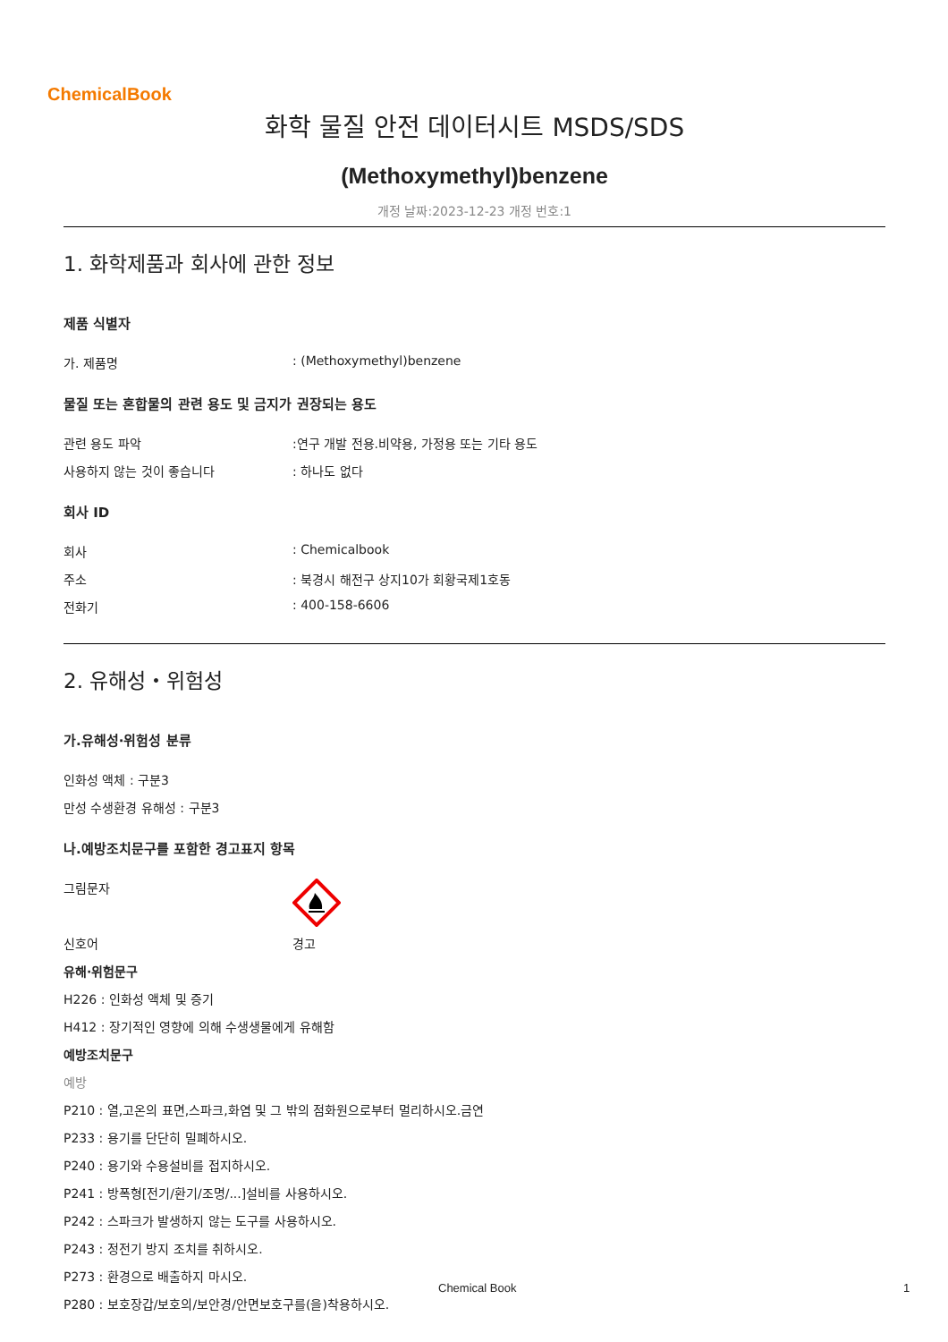ChemicalBook
화학 물질 안전 데이터시트 MSDS/SDS
(Methoxymethyl)benzene
개정 날짜:2023-12-23 개정 번호:1
1. 화학제품과 회사에 관한 정보
제품 식별자
가. 제품명 : (Methoxymethyl)benzene
물질 또는 혼합물의 관련 용도 및 금지가 권장되는 용도
관련 용도 파악 :연구 개발 전용.비약용, 가정용 또는 기타 용도
사용하지 않는 것이 좋습니다 : 하나도 없다
회사 ID
회사 : Chemicalbook
주소 : 북경시 해전구 상지10가 회황국제1호동
전화기 : 400-158-6606
2. 유해성・위험성
가.유해성·위험성 분류
인화성 액체 : 구분3
만성 수생환경 유해성 : 구분3
나.예방조치문구를 포함한 경고표지 항목
그림문자
신호어 경고
유해·위험문구
H226 : 인화성 액체 및 증기
H412 : 장기적인 영향에 의해 수생생물에게 유해함
예방조치문구
예방
P210 : 열,고온의 표면,스파크,화염 및 그 밖의 점화원으로부터 멀리하시오.금연
P233 : 용기를 단단히 밀폐하시오.
P240 : 용기와 수용설비를 접지하시오.
P241 : 방폭형[전기/환기/조명/...]설비를 사용하시오.
P242 : 스파크가 발생하지 않는 도구를 사용하시오.
P243 : 정전기 방지 조치를 취하시오.
P273 : 환경으로 배출하지 마시오.
P280 : 보호장갑/보호의/보안경/안면보호구를(을)착용하시오.
Chemical Book 1